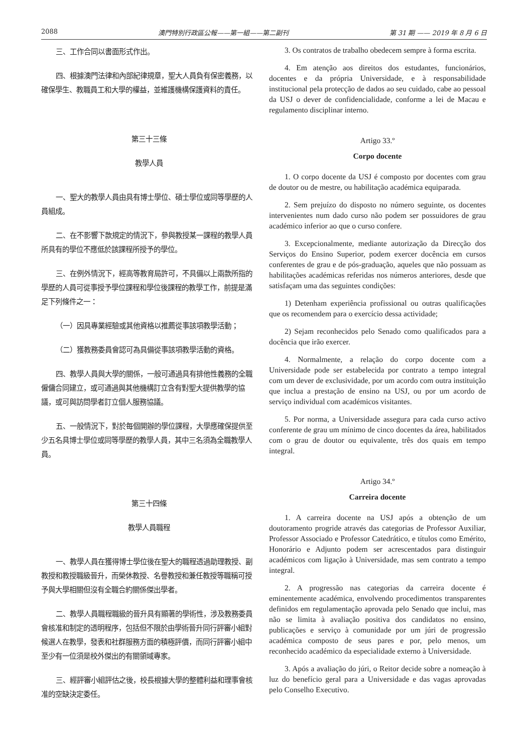2088 澳門特別行政區公報——第一組——第二副刊 第 31 期 —— 2019 年 8 月 6 日
三、工作合同以書面形式作出。
四、根據澳門法律和內部紀律規章，聖大人員負有保密義務，以確保學生、教職員工和大學的權益，並維護機構保護資料的責任。
第三十三條
教學人員
一、聖大的教學人員由具有博士學位、碩士學位或同等學歷的人員組成。
二、在不影響下款規定的情況下，參與教授某一課程的教學人員所具有的學位不應低於該課程所授予的學位。
三、在例外情況下，經高等教育局許可，不具備以上兩款所指的學歷的人員可從事授予學位課程和學位後課程的教學工作，前提是滿足下列條件之一：
（一）因具專業經驗或其他資格以推薦從事該項教學活動；
（二）獲教務委員會認可為具備從事該項教學活動的資格。
四、教學人員與大學的關係，一般可通過具有排他性義務的全職僱傭合同建立，或可通過與其他機構訂立含有對聖大提供教學的協議，或可與訪問學者訂立個人服務協議。
五、一般情況下，對於每個開辦的學位課程，大學應確保提供至少五名具博士學位或同等學歷的教學人員，其中三名須為全職教學人員。
第三十四條
教學人員職程
一、教學人員在獲得博士學位後在聖大的職程透過助理教授、副教授和教授職級晉升，而榮休教授、名譽教授和兼任教授等職稱可授予與大學相關但沒有全職合約關係傑出學者。
二、教學人員職程職級的晉升具有顯著的學術性，涉及教務委員會核准和制定的透明程序，包括但不限於由學術晉升同行評審小組對候選人在教學，發表和社群服務方面的積極評價，而同行評審小組中至少有一位須是校外傑出的有關領域專家。
三、經評審小組評估之後，校長根據大學的整體利益和理事會核准的空缺決定委任。
3. Os contratos de trabalho obedecem sempre à forma escrita.
4. Em atenção aos direitos dos estudantes, funcionários, docentes e da própria Universidade, e à responsabilidade institucional pela protecção de dados ao seu cuidado, cabe ao pessoal da USJ o dever de confidencialidade, conforme a lei de Macau e regulamento disciplinar interno.
Artigo 33.º
Corpo docente
1. O corpo docente da USJ é composto por docentes com grau de doutor ou de mestre, ou habilitação académica equiparada.
2. Sem prejuízo do disposto no número seguinte, os docentes intervenientes num dado curso não podem ser possuidores de grau académico inferior ao que o curso confere.
3. Excepcionalmente, mediante autorização da Direcção dos Serviços do Ensino Superior, podem exercer docência em cursos conferentes de grau e de pós-graduação, aqueles que não possuam as habilitações académicas referidas nos números anteriores, desde que satisfaçam uma das seguintes condições:
1) Detenham experiência profissional ou outras qualificações que os recomendem para o exercício dessa actividade;
2) Sejam reconhecidos pelo Senado como qualificados para a docência que irão exercer.
4. Normalmente, a relação do corpo docente com a Universidade pode ser estabelecida por contrato a tempo integral com um dever de exclusividade, por um acordo com outra instituição que inclua a prestação de ensino na USJ, ou por um acordo de serviço individual com académicos visitantes.
5. Por norma, a Universidade assegura para cada curso activo conferente de grau um mínimo de cinco docentes da área, habilitados com o grau de doutor ou equivalente, três dos quais em tempo integral.
Artigo 34.º
Carreira docente
1. A carreira docente na USJ após a obtenção de um doutoramento progride através das categorias de Professor Auxiliar, Professor Associado e Professor Catedrático, e títulos como Emérito, Honorário e Adjunto podem ser acrescentados para distinguir académicos com ligação à Universidade, mas sem contrato a tempo integral.
2. A progressão nas categorias da carreira docente é eminentemente académica, envolvendo procedimentos transparentes definidos em regulamentação aprovada pelo Senado que inclui, mas não se limita à avaliação positiva dos candidatos no ensino, publicações e serviço à comunidade por um júri de progressão académica composto de seus pares e por, pelo menos, um reconhecido académico da especialidade externo à Universidade.
3. Após a avaliação do júri, o Reitor decide sobre a nomeação à luz do benefício geral para a Universidade e das vagas aprovadas pelo Conselho Executivo.